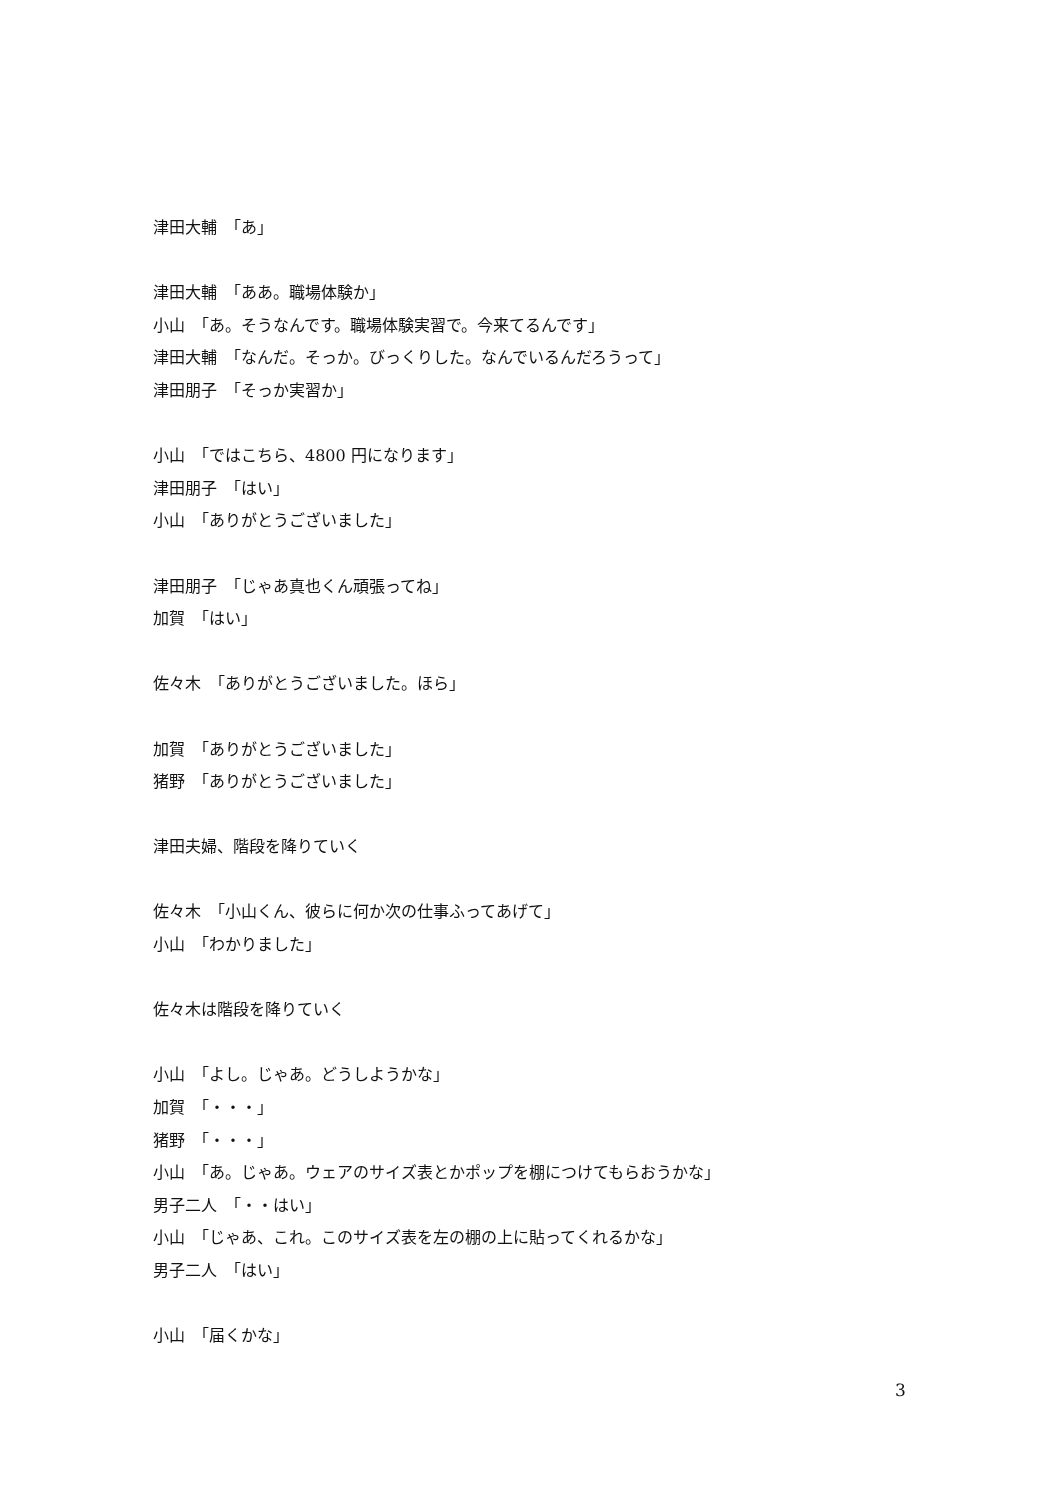津田大輔　「あ」
津田大輔　「ああ。職場体験か」
小山　「あ。そうなんです。職場体験実習で。今来てるんです」
津田大輔　「なんだ。そっか。びっくりした。なんでいるんだろうって」
津田朋子　「そっか実習か」
小山　「ではこちら、4800 円になります」
津田朋子　「はい」
小山　「ありがとうございました」
津田朋子　「じゃあ真也くん頑張ってね」
加賀　「はい」
佐々木　「ありがとうございました。ほら」
加賀　「ありがとうございました」
猪野　「ありがとうございました」
津田夫婦、階段を降りていく
佐々木　「小山くん、彼らに何か次の仕事ふってあげて」
小山　「わかりました」
佐々木は階段を降りていく
小山　「よし。じゃあ。どうしようかな」
加賀　「・・・」
猪野　「・・・」
小山　「あ。じゃあ。ウェアのサイズ表とかポップを棚につけてもらおうかな」
男子二人　「・・はい」
小山　「じゃあ、これ。このサイズ表を左の棚の上に貼ってくれるかな」
男子二人　「はい」
小山　「届くかな」
3